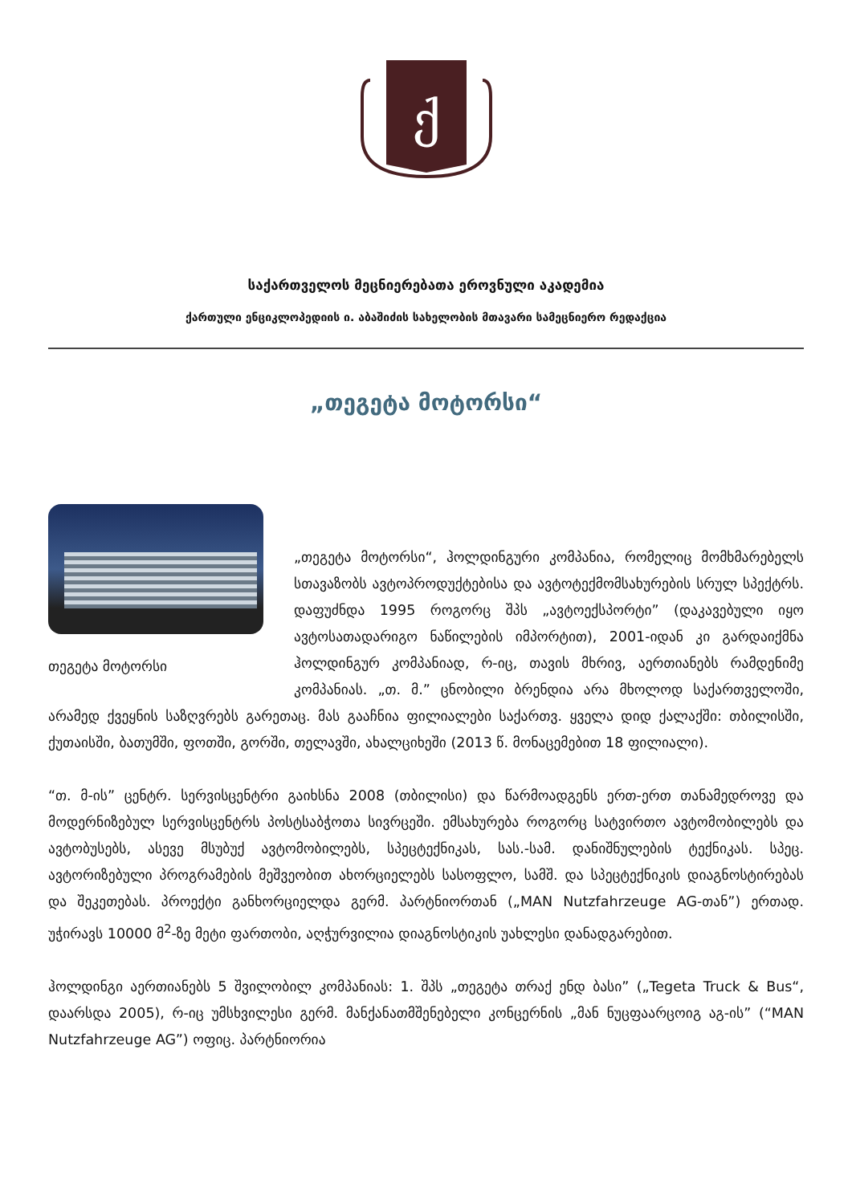ქ
საქართველოს მეცნიერებათა ეროვნული აკადემია
ქართული ენციკლოპედიის ი. აბაშიძის სახელობის მთავარი სამეცნიერო რედაქცია
„თეგეტა მოტორსი“
თეგეტა მოტორსი
„თეგეტა მოტორსი“, ჰოლდინგური კომპანია, რომელიც მომხმარებელს სთავაზობს ავტოპროდუქტებისა და ავტოტექმომსახურების სრულ სპექტრს. დაფუძნდა 1995 როგორც შპს „ავტოექსპორტი” (დაკავებული იყო ავტოსათადარიგო ნაწილების იმპორტით), 2001-იდან კი გარდაიქმნა ჰოლდინგურ კომპანიად, რ-იც, თავის მხრივ, აერთიანებს რამდენიმე კომპანიას. „თ. მ.” ცნობილი ბრენდია არა მხოლოდ საქართველოში, არამედ ქვეყნის საზღვრებს გარეთაც. მას გააჩნია ფილიალები საქართვ. ყველა დიდ ქალაქში: თბილისში, ქუთაისში, ბათუმში, ფოთში, გორში, თელავში, ახალციხეში (2013 წ. მონაცემებით 18 ფილიალი).
“თ. მ-ის” ცენტრ. სერვისცენტრი გაიხსნა 2008 (თბილისი) და წარმოადგენს ერთ-ერთ თანამედროვე და მოდერნიზებულ სერვისცენტრს პოსტსაბჭოთა სივრცეში. ემსახურება როგორც სატვირთო ავტომობილებს და ავტობუსებს, ასევე მსუბუქ ავტომობილებს, სპეცტექნიკას, სას.-სამ. დანიშნულების ტექნიკას. სპეც. ავტორიზებული პროგრამების მეშვეობით ახორციელებს სასოფლო, სამშ. და სპეცტექნიკის დიაგნოსტირებას და შეკეთებას. პროექტი განხორციელდა გერმ. პარტნიორთან („MAN Nutzfahrzeuge AG-თან”) ერთად. უჭირავს 10000 მ<sup>2</sup>-ზე მეტი ფართობი, აღჭურვილია დიაგნოსტიკის უახლესი დანადგარებით.
ჰოლდინგი აერთიანებს 5 შვილობილ კომპანიას: 1. შპს „თეგეტა თრაქ ენდ ბასი” („Tegeta Truck & Bus“, დაარსდა 2005), რ-იც უმსხვილესი გერმ. მანქანათმშენებელი კონცერნის „მან ნუცფაარცოიგ აგ-ის” (“MAN Nutzfahrzeuge AG”) ოფიც. პარტნიორია